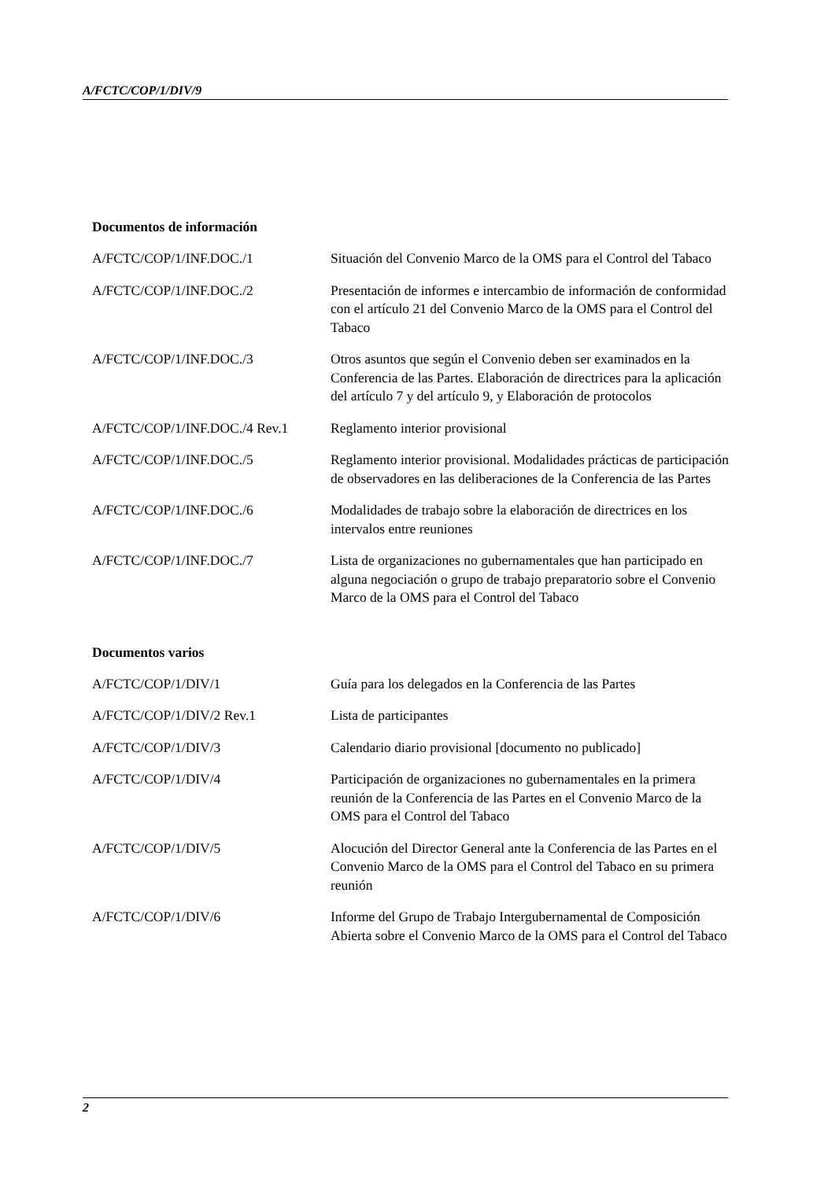A/FCTC/COP/1/DIV/9
Documentos de información
| A/FCTC/COP/1/INF.DOC./1 | Situación del Convenio Marco de la OMS para el Control del Tabaco |
| A/FCTC/COP/1/INF.DOC./2 | Presentación de informes e intercambio de información de conformidad con el artículo 21 del Convenio Marco de la OMS para el Control del Tabaco |
| A/FCTC/COP/1/INF.DOC./3 | Otros asuntos que según el Convenio deben ser examinados en la Conferencia de las Partes. Elaboración de directrices para la aplicación del artículo 7 y del artículo 9, y Elaboración de protocolos |
| A/FCTC/COP/1/INF.DOC./4 Rev.1 | Reglamento interior provisional |
| A/FCTC/COP/1/INF.DOC./5 | Reglamento interior provisional. Modalidades prácticas de participación de observadores en las deliberaciones de la Conferencia de las Partes |
| A/FCTC/COP/1/INF.DOC./6 | Modalidades de trabajo sobre la elaboración de directrices en los intervalos entre reuniones |
| A/FCTC/COP/1/INF.DOC./7 | Lista de organizaciones no gubernamentales que han participado en alguna negociación o grupo de trabajo preparatorio sobre el Convenio Marco de la OMS para el Control del Tabaco |
Documentos varios
| A/FCTC/COP/1/DIV/1 | Guía para los delegados en la Conferencia de las Partes |
| A/FCTC/COP/1/DIV/2 Rev.1 | Lista de participantes |
| A/FCTC/COP/1/DIV/3 | Calendario diario provisional [documento no publicado] |
| A/FCTC/COP/1/DIV/4 | Participación de organizaciones no gubernamentales en la primera reunión de la Conferencia de las Partes en el Convenio Marco de la OMS para el Control del Tabaco |
| A/FCTC/COP/1/DIV/5 | Alocución del Director General ante la Conferencia de las Partes en el Convenio Marco de la OMS para el Control del Tabaco en su primera reunión |
| A/FCTC/COP/1/DIV/6 | Informe del Grupo de Trabajo Intergubernamental de Composición Abierta sobre el Convenio Marco de la OMS para el Control del Tabaco |
2